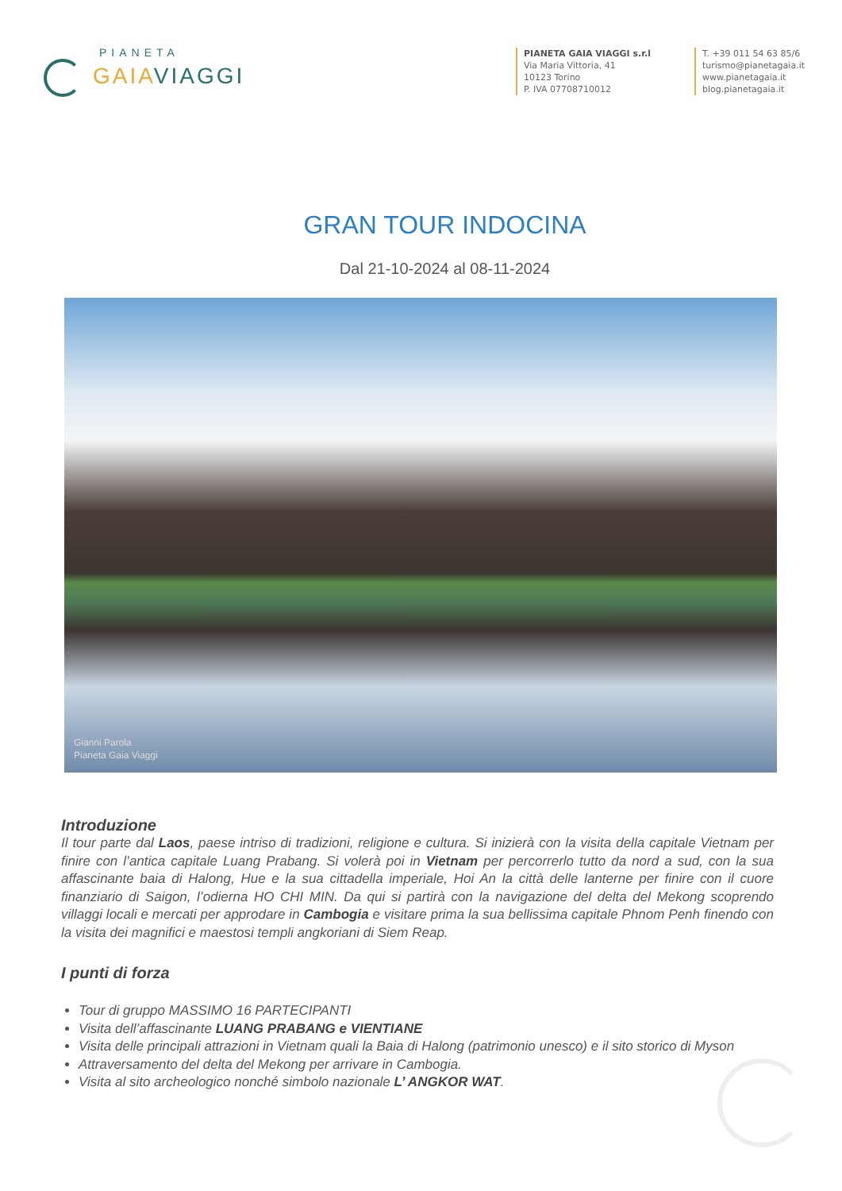PIANETA
GAIAVIAGGI
PIANETA GAIA VIAGGI s.r.l
Via Maria Vittoria, 41
10123 Torino
P. IVA 07708710012
T. +39 011 54 63 85/6
turismo@pianetagaia.it
www.pianetagaia.it
blog.pianetagaia.it
GRAN TOUR INDOCINA
Dal 21-10-2024 al 08-11-2024
Gianni Parola
Pianeta Gaia Viaggi
Introduzione
Il tour parte dal Laos, paese intriso di tradizioni, religione e cultura. Si inizierà con la visita della capitale Vietnam per finire con l’antica capitale Luang Prabang. Si volerà poi in Vietnam per percorrerlo tutto da nord a sud, con la sua affascinante baia di Halong, Hue e la sua cittadella imperiale, Hoi An la città delle lanterne per finire con il cuore finanziario di Saigon, l’odierna HO CHI MIN. Da qui si partirà con la navigazione del delta del Mekong scoprendo villaggi locali e mercati per approdare in Cambogia e visitare prima la sua bellissima capitale Phnom Penh finendo con la visita dei magnifici e maestosi templi angkoriani di Siem Reap.
I punti di forza
Tour di gruppo MASSIMO 16 PARTECIPANTI
Visita dell’affascinante LUANG PRABANG e VIENTIANE
Visita delle principali attrazioni in Vietnam quali la Baia di Halong (patrimonio unesco) e il sito storico di Myson
Attraversamento del delta del Mekong per arrivare in Cambogia.
Visita al sito archeologico nonché simbolo nazionale L’ ANGKOR WAT.